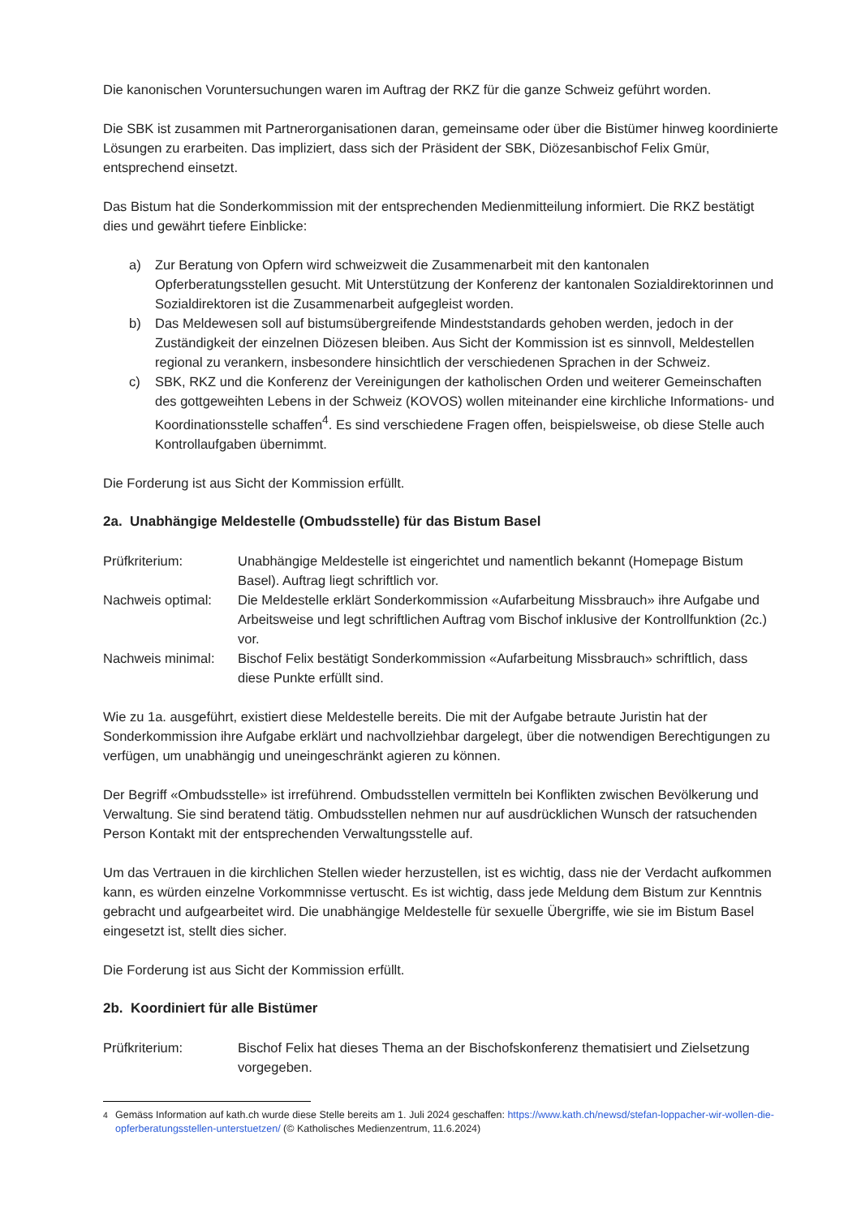Die kanonischen Voruntersuchungen waren im Auftrag der RKZ für die ganze Schweiz geführt worden.
Die SBK ist zusammen mit Partnerorganisationen daran, gemeinsame oder über die Bistümer hinweg koordinierte Lösungen zu erarbeiten. Das impliziert, dass sich der Präsident der SBK, Diözesanbischof Felix Gmür, entsprechend einsetzt.
Das Bistum hat die Sonderkommission mit der entsprechenden Medienmitteilung informiert. Die RKZ bestätigt dies und gewährt tiefere Einblicke:
a) Zur Beratung von Opfern wird schweizweit die Zusammenarbeit mit den kantonalen Opferberatungsstellen gesucht. Mit Unterstützung der Konferenz der kantonalen Sozialdirektorinnen und Sozialdirektoren ist die Zusammenarbeit aufgegleist worden.
b) Das Meldewesen soll auf bistumsübergreifende Mindeststandards gehoben werden, jedoch in der Zuständigkeit der einzelnen Diözesen bleiben. Aus Sicht der Kommission ist es sinnvoll, Meldestellen regional zu verankern, insbesondere hinsichtlich der verschiedenen Sprachen in der Schweiz.
c) SBK, RKZ und die Konferenz der Vereinigungen der katholischen Orden und weiterer Gemeinschaften des gottgeweihten Lebens in der Schweiz (KOVOS) wollen miteinander eine kirchliche Informations- und Koordinationsstelle schaffen<sup>4</sup>. Es sind verschiedene Fragen offen, beispielsweise, ob diese Stelle auch Kontrollaufgaben übernimmt.
Die Forderung ist aus Sicht der Kommission erfüllt.
2a. Unabhängige Meldestelle (Ombudsstelle) für das Bistum Basel
Prüfkriterium: Unabhängige Meldestelle ist eingerichtet und namentlich bekannt (Homepage Bistum Basel). Auftrag liegt schriftlich vor.
Nachweis optimal: Die Meldestelle erklärt Sonderkommission «Aufarbeitung Missbrauch» ihre Aufgabe und Arbeitsweise und legt schriftlichen Auftrag vom Bischof inklusive der Kontrollfunktion (2c.) vor.
Nachweis minimal: Bischof Felix bestätigt Sonderkommission «Aufarbeitung Missbrauch» schriftlich, dass diese Punkte erfüllt sind.
Wie zu 1a. ausgeführt, existiert diese Meldestelle bereits. Die mit der Aufgabe betraute Juristin hat der Sonderkommission ihre Aufgabe erklärt und nachvollziehbar dargelegt, über die notwendigen Berechtigungen zu verfügen, um unabhängig und uneingeschränkt agieren zu können.
Der Begriff «Ombudsstelle» ist irreführend. Ombudsstellen vermitteln bei Konflikten zwischen Bevölkerung und Verwaltung. Sie sind beratend tätig. Ombudsstellen nehmen nur auf ausdrücklichen Wunsch der ratsuchenden Person Kontakt mit der entsprechenden Verwaltungsstelle auf.
Um das Vertrauen in die kirchlichen Stellen wieder herzustellen, ist es wichtig, dass nie der Verdacht aufkommen kann, es würden einzelne Vorkommnisse vertuscht. Es ist wichtig, dass jede Meldung dem Bistum zur Kenntnis gebracht und aufgearbeitet wird. Die unabhängige Meldestelle für sexuelle Übergriffe, wie sie im Bistum Basel eingesetzt ist, stellt dies sicher.
Die Forderung ist aus Sicht der Kommission erfüllt.
2b. Koordiniert für alle Bistümer
Prüfkriterium: Bischof Felix hat dieses Thema an der Bischofskonferenz thematisiert und Zielsetzung vorgegeben.
<sup>4</sup> Gemäss Information auf kath.ch wurde diese Stelle bereits am 1. Juli 2024 geschaffen: https://www.kath.ch/newsd/stefan-loppacher-wir-wollen-die-opferberatungsstellen-unterstuetzen/ (© Katholisches Medienzentrum, 11.6.2024)